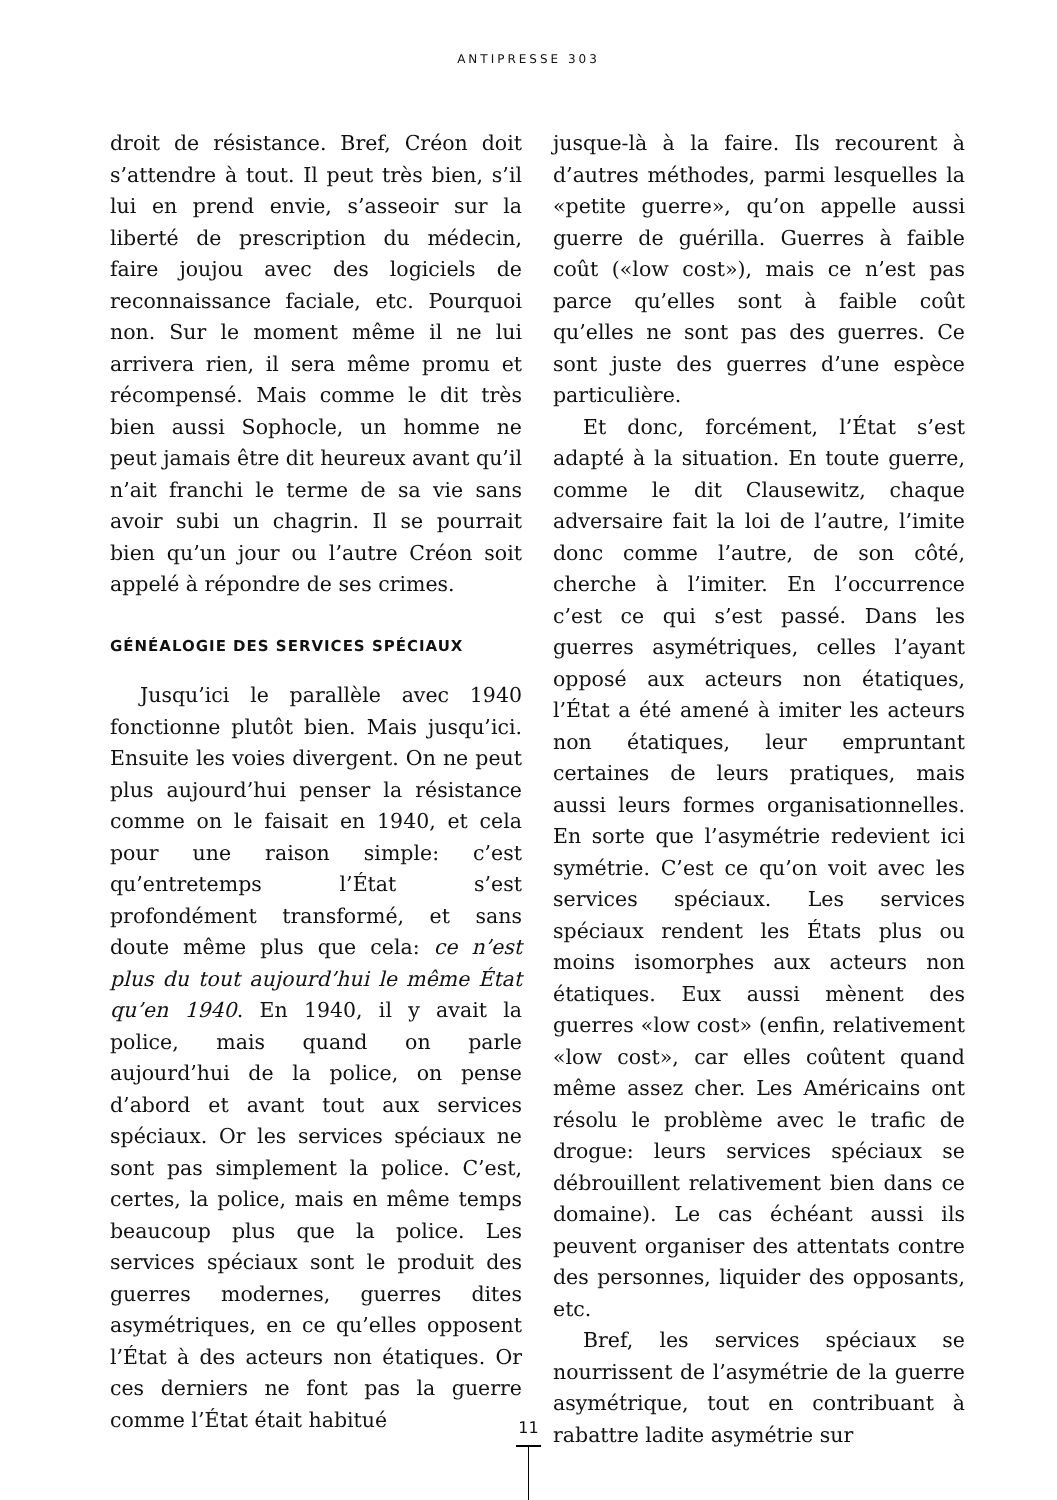ANTIPRESSE 303
droit de résistance. Bref, Créon doit s’attendre à tout. Il peut très bien, s’il lui en prend envie, s’asseoir sur la liberté de prescription du médecin, faire joujou avec des logiciels de reconnaissance faciale, etc. Pourquoi non. Sur le moment même il ne lui arrivera rien, il sera même promu et récompensé. Mais comme le dit très bien aussi Sophocle, un homme ne peut jamais être dit heureux avant qu’il n’ait franchi le terme de sa vie sans avoir subi un chagrin. Il se pourrait bien qu’un jour ou l’autre Créon soit appelé à répondre de ses crimes.
GÉNÉALOGIE DES SERVICES SPÉCIAUX
Jusqu’ici le parallèle avec 1940 fonctionne plutôt bien. Mais jusqu’ici. Ensuite les voies divergent. On ne peut plus aujourd’hui penser la résistance comme on le faisait en 1940, et cela pour une raison simple: c’est qu’entretemps l’État s’est profondément transformé, et sans doute même plus que cela: ce n’est plus du tout aujourd’hui le même État qu’en 1940. En 1940, il y avait la police, mais quand on parle aujourd’hui de la police, on pense d’abord et avant tout aux services spéciaux. Or les services spéciaux ne sont pas simplement la police. C’est, certes, la police, mais en même temps beaucoup plus que la police. Les services spéciaux sont le produit des guerres modernes, guerres dites asymétriques, en ce qu’elles opposent l’État à des acteurs non étatiques. Or ces derniers ne font pas la guerre comme l’État était habitué
jusque-là à la faire. Ils recourent à d’autres méthodes, parmi lesquelles la «petite guerre», qu’on appelle aussi guerre de guérilla. Guerres à faible coût («low cost»), mais ce n’est pas parce qu’elles sont à faible coût qu’elles ne sont pas des guerres. Ce sont juste des guerres d’une espèce particulière.
Et donc, forcément, l’État s’est adapté à la situation. En toute guerre, comme le dit Clausewitz, chaque adversaire fait la loi de l’autre, l’imite donc comme l’autre, de son côté, cherche à l’imiter. En l’occurrence c’est ce qui s’est passé. Dans les guerres asymétriques, celles l’ayant opposé aux acteurs non étatiques, l’État a été amené à imiter les acteurs non étatiques, leur empruntant certaines de leurs pratiques, mais aussi leurs formes organisationnelles. En sorte que l’asymétrie redevient ici symétrie. C’est ce qu’on voit avec les services spéciaux. Les services spéciaux rendent les États plus ou moins isomorphes aux acteurs non étatiques. Eux aussi mènent des guerres «low cost» (enfin, relativement «low cost», car elles coûtent quand même assez cher. Les Américains ont résolu le problème avec le trafic de drogue: leurs services spéciaux se débrouillent relativement bien dans ce domaine). Le cas échéant aussi ils peuvent organiser des attentats contre des personnes, liquider des opposants, etc.
Bref, les services spéciaux se nourrissent de l’asymétrie de la guerre asymétrique, tout en contribuant à rabattre ladite asymétrie sur
11